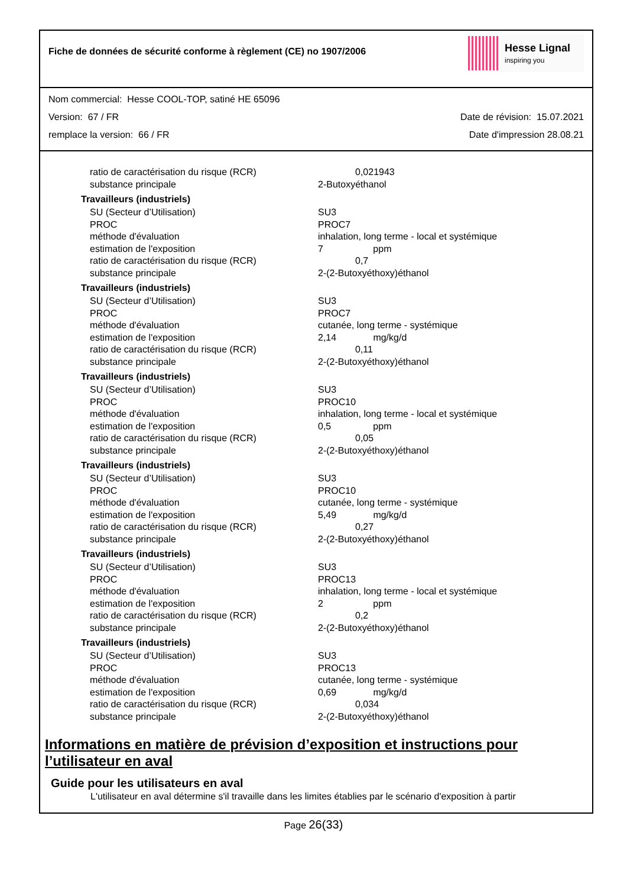Fiche de données de sécurité conforme à règlement (CE) no 1907/2006
Hesse Lignal
inspiring you
Nom commercial: Hesse COOL-TOP, satiné HE 65096
Version: 67 / FR Date de révision: 15.07.2021
remplace la version: 66 / FR Date d'impression 28.08.21
| ratio de caractérisation du risque (RCR) | 0,021943 |
| substance principale | 2-Butoxyéthanol |
| Travailleurs (industriels) | |
| SU (Secteur d’Utilisation) | SU3 |
| PROC | PROC7 |
| méthode d'évaluation | inhalation, long terme - local et systémique |
| estimation de l'exposition | 7 ppm |
| ratio de caractérisation du risque (RCR) | 0,7 |
| substance principale | 2-(2-Butoxyéthoxy)éthanol |
| Travailleurs (industriels) | |
| SU (Secteur d’Utilisation) | SU3 |
| PROC | PROC7 |
| méthode d'évaluation | cutanée, long terme - systémique |
| estimation de l'exposition | 2,14 mg/kg/d |
| ratio de caractérisation du risque (RCR) | 0,11 |
| substance principale | 2-(2-Butoxyéthoxy)éthanol |
| Travailleurs (industriels) | |
| SU (Secteur d’Utilisation) | SU3 |
| PROC | PROC10 |
| méthode d'évaluation | inhalation, long terme - local et systémique |
| estimation de l'exposition | 0,5 ppm |
| ratio de caractérisation du risque (RCR) | 0,05 |
| substance principale | 2-(2-Butoxyéthoxy)éthanol |
| Travailleurs (industriels) | |
| SU (Secteur d’Utilisation) | SU3 |
| PROC | PROC10 |
| méthode d'évaluation | cutanée, long terme - systémique |
| estimation de l'exposition | 5,49 mg/kg/d |
| ratio de caractérisation du risque (RCR) | 0,27 |
| substance principale | 2-(2-Butoxyéthoxy)éthanol |
| Travailleurs (industriels) | |
| SU (Secteur d’Utilisation) | SU3 |
| PROC | PROC13 |
| méthode d'évaluation | inhalation, long terme - local et systémique |
| estimation de l'exposition | 2 ppm |
| ratio de caractérisation du risque (RCR) | 0,2 |
| substance principale | 2-(2-Butoxyéthoxy)éthanol |
| Travailleurs (industriels) | |
| SU (Secteur d’Utilisation) | SU3 |
| PROC | PROC13 |
| méthode d'évaluation | cutanée, long terme - systémique |
| estimation de l'exposition | 0,69 mg/kg/d |
| ratio de caractérisation du risque (RCR) | 0,034 |
| substance principale | 2-(2-Butoxyéthoxy)éthanol |
Informations en matière de prévision d’exposition et instructions pour l’utilisateur en aval
Guide pour les utilisateurs en aval
L'utilisateur en aval détermine s'il travaille dans les limites établies par le scénario d'exposition à partir
Page 26(33)